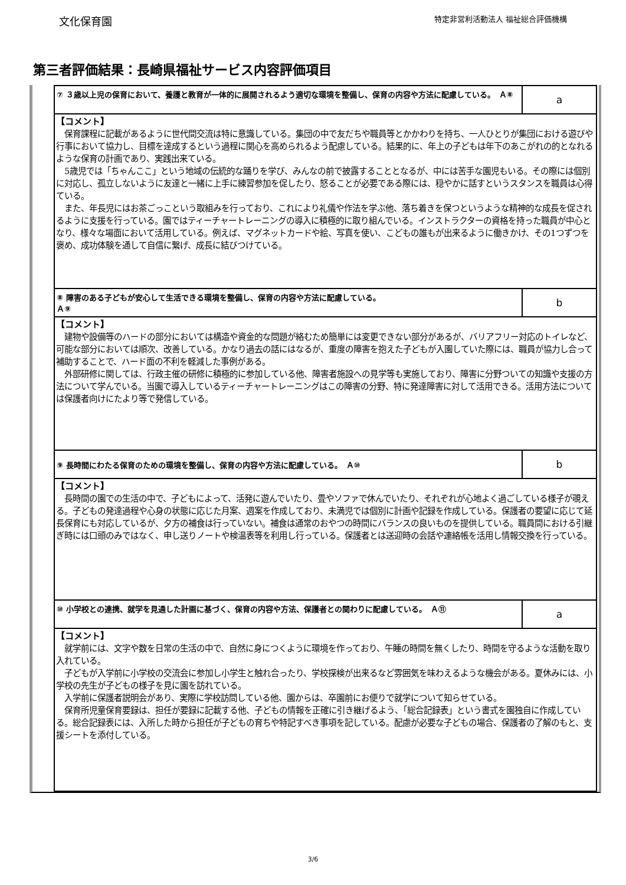文化保育園 特定非営利活動法人 福祉総合評価機構
第三者評価結果：長崎県福祉サービス内容評価項目
| ⑦ ３歳以上児の保育において、養護と教育が一体的に展開されるよう適切な環境を整備し、保育の内容や方法に配慮している。 Ａ⑧ | a |
| 【コメント】 保育課程に記載があるように世代間交流は特に意識している。集団の中で友だちや職員等とかかわりを持ち、一人ひとりが集団における遊びや行事において協力し、目標を達成するという過程に関心を高められるよう配慮している。結果的に、年上の子どもは年下のあこがれの的となれるような保育の計画であり、実践出来ている。 5歳児では「ちゃんここ」という地域の伝統的な踊りを学び、みんなの前で披露することとなるが、中には苦手な園児もいる。その際には個別に対応し、孤立しないように友達と一緒に上手に練習参加を促したり、怒ることが必要である際には、穏やかに話すというスタンスを職員は心得ている。 また、年長児にはお茶ごっこという取組みを行っており、これにより礼儀や作法を学ぶ他、落ち着きを保つというような精神的な成長を促されるように支援を行っている。園ではティーチャートレーニングの導入に積極的に取り組んでいる。インストラクターの資格を持った職員が中心となり、様々な場面において活用している。例えば、マグネットカードや絵、写真を使い、こどもの誰もが出来るように働きかけ、その1つずつを褒め、成功体験を通して自信に繋げ、成長に結びつけている。 | |
| ⑧ 障害のある子どもが安心して生活できる環境を整備し、保育の内容や方法に配慮している。 Ａ⑨ | b |
| 【コメント】 建物や設備等のハードの部分においては構造や資金的な問題が絡むため簡単には変更できない部分があるが、バリアフリー対応のトイレなど、可能な部分においては順次、改善している。かなり過去の話にはなるが、重度の障害を抱えた子どもが入園していた際には、職員が協力し合って補助することで、ハード面の不利を軽減した事例がある。 外部研修に関しては、行政主催の研修に積極的に参加している他、障害者施設への見学等も実施しており、障害に分野ついての知識や支援の方法について学んでいる。当園で導入しているティーチャートレーニングはこの障害の分野、特に発達障害に対して活用できる。活用方法については保護者向けにたより等で発信している。 | |
| ⑨ 長時間にわたる保育のための環境を整備し、保育の内容や方法に配慮している。 Ａ⑩ | b |
| 【コメント】 長時間の園での生活の中で、子どもによって、活発に遊んでいたり、畳やソファで休んでいたり、それぞれが心地よく過ごしている様子が覗える。子どもの発達過程や心身の状態に応じた月案、週案を作成しており、未満児では個別に計画や記録を作成している。保護者の要望に応じて延長保育にも対応しているが、夕方の補食は行っていない。補食は通常のおやつの時間にバランスの良いものを提供している。職員間における引継ぎ時には口頭のみではなく、申し送りノートや検温表等を利用し行っている。保護者とは送迎時の会話や連絡帳を活用し情報交換を行っている。 | |
| ⑩ 小学校との連携、就学を見通した計画に基づく、保育の内容や方法、保護者との関わりに配慮している。 Ａ⑪ | a |
| 【コメント】 就学前には、文字や数を日常の生活の中で、自然に身につくように環境を作っており、午睡の時間を無くしたり、時間を守るような活動を取り入れている。 子どもが入学前に小学校の交流会に参加し小学生と触れ合ったり、学校探検が出来るなど雰囲気を味わえるような機会がある。夏休みには、小学校の先生が子どもの様子を見に園を訪れている。 入学前に保護者説明会があり、実際に学校訪問している他、園からは、卒園前にお便りで就学について知らせている。 保育所児童保育要録は、担任が要録に記載する他、子どもの情報を正確に引き継げるよう、「総合記録表」という書式を園独自に作成している。総合記録表には、入所した時から担任が子どもの育ちや特記すべき事項を記している。配慮が必要な子どもの場合、保護者の了解のもと、支援シートを添付している。 | |
3/6